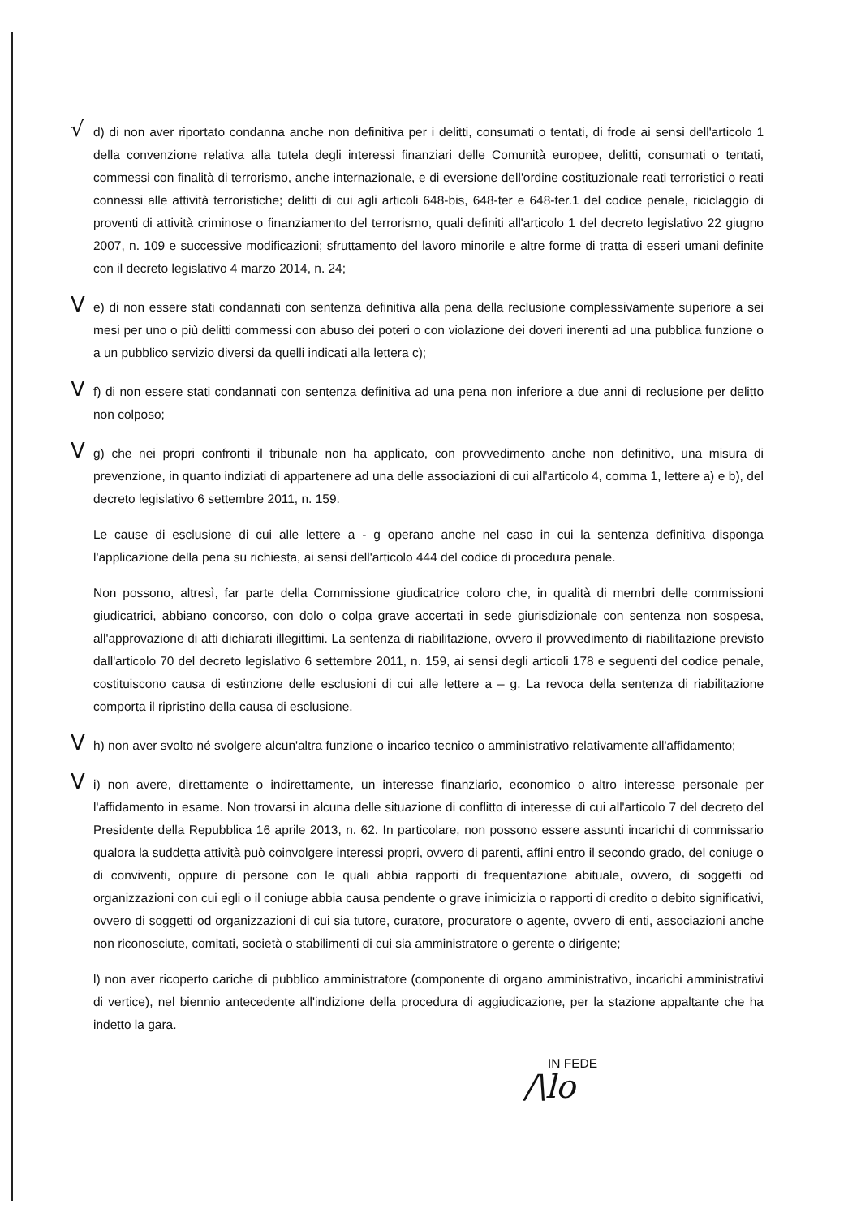√ d) di non aver riportato condanna anche non definitiva per i delitti, consumati o tentati, di frode ai sensi dell'articolo 1 della convenzione relativa alla tutela degli interessi finanziari delle Comunità europee, delitti, consumati o tentati, commessi con finalità di terrorismo, anche internazionale, e di eversione dell'ordine costituzionale reati terroristici o reati connessi alle attività terroristiche; delitti di cui agli articoli 648-bis, 648-ter e 648-ter.1 del codice penale, riciclaggio di proventi di attività criminose o finanziamento del terrorismo, quali definiti all'articolo 1 del decreto legislativo 22 giugno 2007, n. 109 e successive modificazioni; sfruttamento del lavoro minorile e altre forme di tratta di esseri umani definite con il decreto legislativo 4 marzo 2014, n. 24;
Ve) di non essere stati condannati con sentenza definitiva alla pena della reclusione complessivamente superiore a sei mesi per uno o più delitti commessi con abuso dei poteri o con violazione dei doveri inerenti ad una pubblica funzione o a un pubblico servizio diversi da quelli indicati alla lettera c);
Vf) di non essere stati condannati con sentenza definitiva ad una pena non inferiore a due anni di reclusione per delitto non colposo;
Vg) che nei propri confronti il tribunale non ha applicato, con provvedimento anche non definitivo, una misura di prevenzione, in quanto indiziati di appartenere ad una delle associazioni di cui all'articolo 4, comma 1, lettere a) e b), del decreto legislativo 6 settembre 2011, n. 159.
Le cause di esclusione di cui alle lettere a - g operano anche nel caso in cui la sentenza definitiva disponga l'applicazione della pena su richiesta, ai sensi dell'articolo 444 del codice di procedura penale.
Non possono, altresì, far parte della Commissione giudicatrice coloro che, in qualità di membri delle commissioni giudicatrici, abbiano concorso, con dolo o colpa grave accertati in sede giurisdizionale con sentenza non sospesa, all'approvazione di atti dichiarati illegittimi. La sentenza di riabilitazione, ovvero il provvedimento di riabilitazione previsto dall'articolo 70 del decreto legislativo 6 settembre 2011, n. 159, ai sensi degli articoli 178 e seguenti del codice penale, costituiscono causa di estinzione delle esclusioni di cui alle lettere a – g. La revoca della sentenza di riabilitazione comporta il ripristino della causa di esclusione.
Vh) non aver svolto né svolgere alcun'altra funzione o incarico tecnico o amministrativo relativamente all'affidamento;
Vi) non avere, direttamente o indirettamente, un interesse finanziario, economico o altro interesse personale per l'affidamento in esame. Non trovarsi in alcuna delle situazione di conflitto di interesse di cui all'articolo 7 del decreto del Presidente della Repubblica 16 aprile 2013, n. 62. In particolare, non possono essere assunti incarichi di commissario qualora la suddetta attività può coinvolgere interessi propri, ovvero di parenti, affini entro il secondo grado, del coniuge o di conviventi, oppure di persone con le quali abbia rapporti di frequentazione abituale, ovvero, di soggetti od organizzazioni con cui egli o il coniuge abbia causa pendente o grave inimicizia o rapporti di credito o debito significativi, ovvero di soggetti od organizzazioni di cui sia tutore, curatore, procuratore o agente, ovvero di enti, associazioni anche non riconosciute, comitati, società o stabilimenti di cui sia amministratore o gerente o dirigente;
l) non aver ricoperto cariche di pubblico amministratore (componente di organo amministrativo, incarichi amministrativi di vertice), nel biennio antecedente all'indizione della procedura di aggiudicazione, per la stazione appaltante che ha indetto la gara.
IN FEDE
/\lo